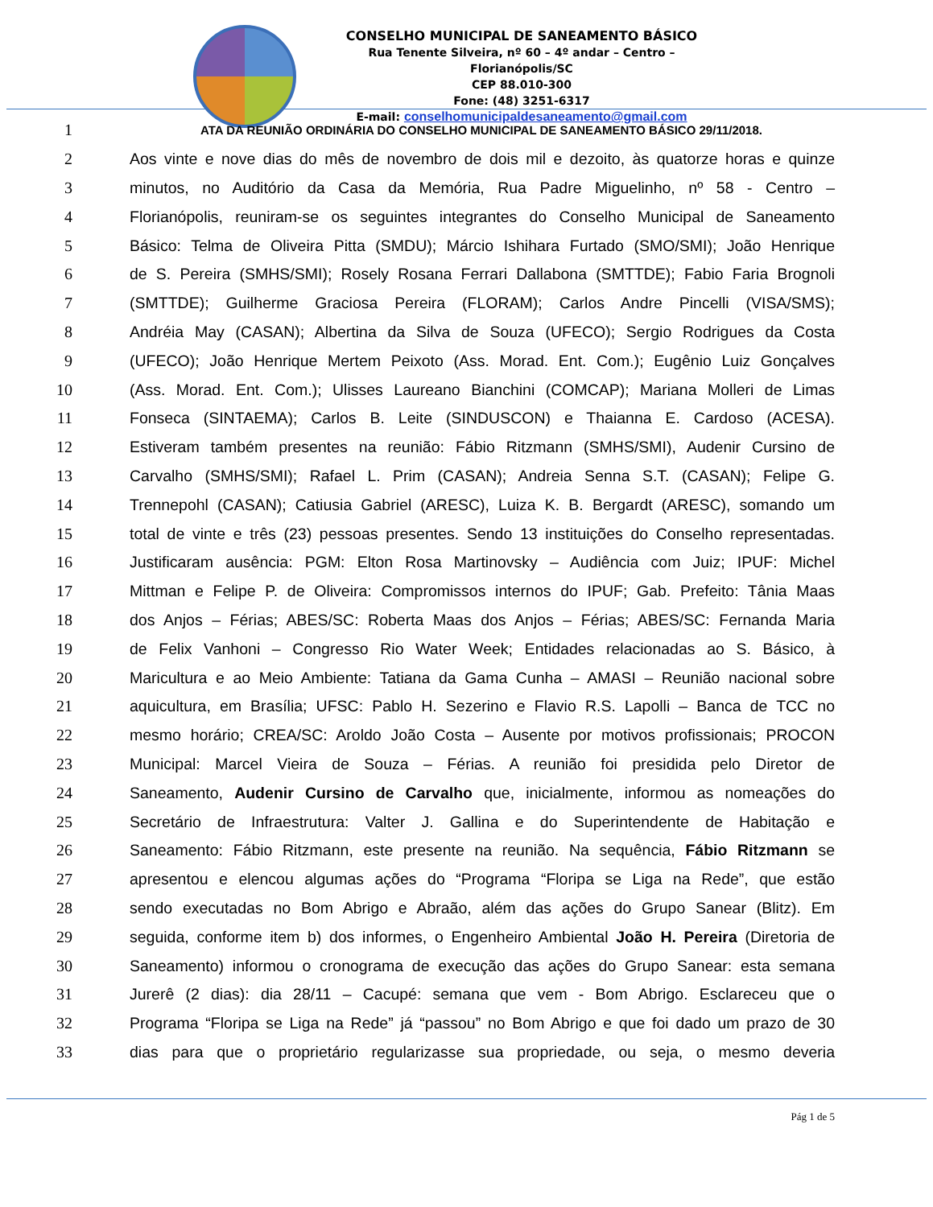CONSELHO MUNICIPAL DE SANEAMENTO BÁSICO
Rua Tenente Silveira, nº 60 – 4º andar – Centro – Florianópolis/SC
CEP 88.010-300
Fone: (48) 3251-6317
E-mail: conselhomunicipaldesaneamento@gmail.com
1 ATA DA REUNIÃO ORDINÁRIA DO CONSELHO MUNICIPAL DE SANEAMENTO BÁSICO 29/11/2018.
2 Aos vinte e nove dias do mês de novembro de dois mil e dezoito, às quatorze horas e quinze
3 minutos, no Auditório da Casa da Memória, Rua Padre Miguelinho, nº 58 - Centro –
4 Florianópolis, reuniram-se os seguintes integrantes do Conselho Municipal de Saneamento
5 Básico: Telma de Oliveira Pitta (SMDU); Márcio Ishihara Furtado (SMO/SMI); João Henrique
6 de S. Pereira (SMHS/SMI); Rosely Rosana Ferrari Dallabona (SMTTDE); Fabio Faria Brognoli
7 (SMTTDE); Guilherme Graciosa Pereira (FLORAM); Carlos Andre Pincelli (VISA/SMS);
8 Andréia May (CASAN); Albertina da Silva de Souza (UFECO); Sergio Rodrigues da Costa
9 (UFECO); João Henrique Mertem Peixoto (Ass. Morad. Ent. Com.); Eugênio Luiz Gonçalves
10 (Ass. Morad. Ent. Com.); Ulisses Laureano Bianchini (COMCAP); Mariana Molleri de Limas
11 Fonseca (SINTAEMA); Carlos B. Leite (SINDUSCON) e Thaianna E. Cardoso (ACESA).
12 Estiveram também presentes na reunião: Fábio Ritzmann (SMHS/SMI), Audenir Cursino de
13 Carvalho (SMHS/SMI); Rafael L. Prim (CASAN); Andreia Senna S.T. (CASAN); Felipe G.
14 Trennepohl (CASAN); Catiusia Gabriel (ARESC), Luiza K. B. Bergardt (ARESC), somando um
15 total de vinte e três (23) pessoas presentes. Sendo 13 instituições do Conselho representadas.
16 Justificaram ausência: PGM: Elton Rosa Martinovsky – Audiência com Juiz; IPUF: Michel
17 Mittman e Felipe P. de Oliveira: Compromissos internos do IPUF; Gab. Prefeito: Tânia Maas
18 dos Anjos – Férias; ABES/SC: Roberta Maas dos Anjos – Férias; ABES/SC: Fernanda Maria
19 de Felix Vanhoni – Congresso Rio Water Week; Entidades relacionadas ao S. Básico, à
20 Maricultura e ao Meio Ambiente: Tatiana da Gama Cunha – AMASI – Reunião nacional sobre
21 aquicultura, em Brasília; UFSC: Pablo H. Sezerino e Flavio R.S. Lapolli – Banca de TCC no
22 mesmo horário; CREA/SC: Aroldo João Costa – Ausente por motivos profissionais; PROCON
23 Municipal: Marcel Vieira de Souza – Férias. A reunião foi presidida pelo Diretor de
24 Saneamento, Audenir Cursino de Carvalho que, inicialmente, informou as nomeações do
25 Secretário de Infraestrutura: Valter J. Gallina e do Superintendente de Habitação e
26 Saneamento: Fábio Ritzmann, este presente na reunião. Na sequência, Fábio Ritzmann se
27 apresentou e elencou algumas ações do “Programa “Floripa se Liga na Rede”, que estão
28 sendo executadas no Bom Abrigo e Abraão, além das ações do Grupo Sanear (Blitz). Em
29 seguida, conforme item b) dos informes, o Engenheiro Ambiental João H. Pereira (Diretoria de
30 Saneamento) informou o cronograma de execução das ações do Grupo Sanear: esta semana
31 Jurerê (2 dias): dia 28/11 – Cacupé: semana que vem - Bom Abrigo. Esclareceu que o
32 Programa “Floripa se Liga na Rede” já “passou” no Bom Abrigo e que foi dado um prazo de 30
33 dias para que o proprietário regularizasse sua propriedade, ou seja, o mesmo deveria
Pág 1 de 5